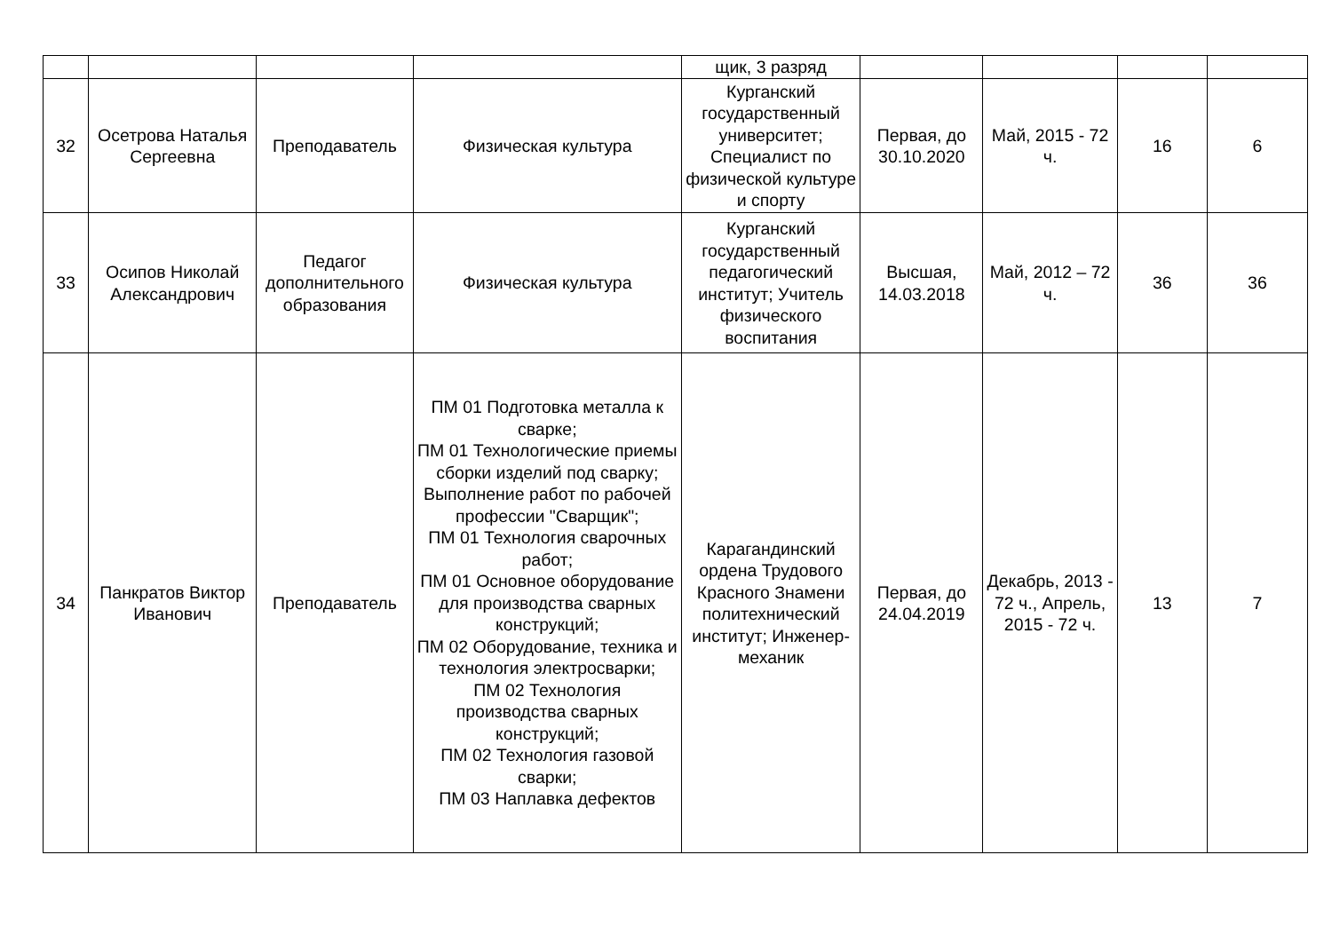| | | | | щик, 3 разряд | | | | |
| 32 | Осетрова Наталья Сергеевна | Преподаватель | Физическая культура | Курганский государственный университет; Специалист по физической культуре и спорту | Первая, до 30.10.2020 | Май, 2015 - 72 ч. | 16 | 6 |
| 33 | Осипов Николай Александрович | Педагог дополнительного образования | Физическая культура | Курганский государственный педагогический институт; Учитель физического воспитания | Высшая, 14.03.2018 | Май, 2012 – 72 ч. | 36 | 36 |
| 34 | Панкратов Виктор Иванович | Преподаватель | ПМ 01 Подготовка металла к сварке; ПМ 01 Технологические приемы сборки изделий под сварку; Выполнение работ по рабочей профессии "Сварщик"; ПМ 01 Технология сварочных работ; ПМ 01 Основное оборудование для производства сварных конструкций; ПМ 02 Оборудование, техника и технология электросварки; ПМ 02 Технология производства сварных конструкций; ПМ 02 Технология газовой сварки; ПМ 03 Наплавка дефектов | Карагандинский ордена Трудового Красного Знамени политехнический институт; Инженер-механик | Первая, до 24.04.2019 | Декабрь, 2013 - 72 ч., Апрель, 2015 - 72 ч. | 13 | 7 |